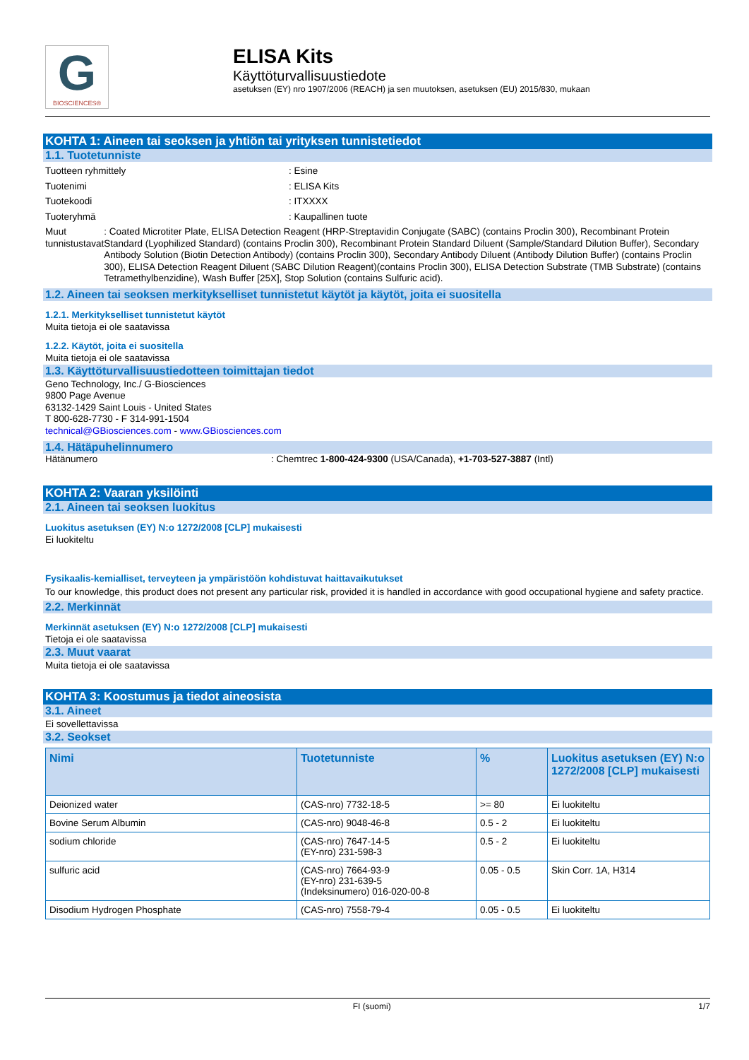G
BIOSCIENCES®
ELISA Kits
Käyttöturvallisuustiedote
asetuksen (EY) nro 1907/2006 (REACH) ja sen muutoksen, asetuksen (EU) 2015/830, mukaan
KOHTA 1: Aineen tai seoksen ja yhtiön tai yrityksen tunnistetiedot
1.1. Tuotetunniste
Tuotteen ryhmittely : Esine
Tuotenimi : ELISA Kits
Tuotekoodi : ITXXXX
Tuoteryhmä : Kaupallinen tuote
Muut tunnistustavat : Coated Microtiter Plate, ELISA Detection Reagent (HRP-Streptavidin Conjugate (SABC) (contains Proclin 300), Recombinant Protein Standard (Lyophilized Standard) (contains Proclin 300), Recombinant Protein Standard Diluent (Sample/Standard Dilution Buffer), Secondary Antibody Solution (Biotin Detection Antibody) (contains Proclin 300), Secondary Antibody Diluent (Antibody Dilution Buffer) (contains Proclin 300), ELISA Detection Reagent Diluent (SABC Dilution Reagent)(contains Proclin 300), ELISA Detection Substrate (TMB Substrate) (contains Tetramethylbenzidine), Wash Buffer [25X], Stop Solution (contains Sulfuric acid).
1.2. Aineen tai seoksen merkitykselliset tunnistetut käytöt ja käytöt, joita ei suositella
1.2.1. Merkitykselliset tunnistetut käytöt
Muita tietoja ei ole saatavissa
1.2.2. Käytöt, joita ei suositella
Muita tietoja ei ole saatavissa
1.3. Käyttöturvallisuustiedotteen toimittajan tiedot
Geno Technology, Inc./ G-Biosciences
9800 Page Avenue
63132-1429 Saint Louis - United States
T 800-628-7730 - F 314-991-1504
technical@GBiosciences.com - www.GBiosciences.com
1.4. Hätäpuhelinnumero
Hätänumero : Chemtrec 1-800-424-9300 (USA/Canada), +1-703-527-3887 (Intl)
KOHTA 2: Vaaran yksilöinti
2.1. Aineen tai seoksen luokitus
Luokitus asetuksen (EY) N:o 1272/2008 [CLP] mukaisesti
Ei luokiteltu
Fysikaalis-kemialliset, terveyteen ja ympäristöön kohdistuvat haittavaikutukset
To our knowledge, this product does not present any particular risk, provided it is handled in accordance with good occupational hygiene and safety practice.
2.2. Merkinnät
Merkinnät asetuksen (EY) N:o 1272/2008 [CLP] mukaisesti
Tietoja ei ole saatavissa
2.3. Muut vaarat
Muita tietoja ei ole saatavissa
KOHTA 3: Koostumus ja tiedot aineosista
3.1. Aineet
Ei sovellettavissa
3.2. Seokset
| Nimi | Tuotetunniste | % | Luokitus asetuksen (EY) N:o 1272/2008 [CLP] mukaisesti |
| --- | --- | --- | --- |
| Deionized water | (CAS-nro) 7732-18-5 | >= 80 | Ei luokiteltu |
| Bovine Serum Albumin | (CAS-nro) 9048-46-8 | 0.5 - 2 | Ei luokiteltu |
| sodium chloride | (CAS-nro) 7647-14-5 (EY-nro) 231-598-3 | 0.5 - 2 | Ei luokiteltu |
| sulfuric acid | (CAS-nro) 7664-93-9 (EY-nro) 231-639-5 (Indeksinumero) 016-020-00-8 | 0.05 - 0.5 | Skin Corr. 1A, H314 |
| Disodium Hydrogen Phosphate | (CAS-nro) 7558-79-4 | 0.05 - 0.5 | Ei luokiteltu |
FI (suomi) 1/7